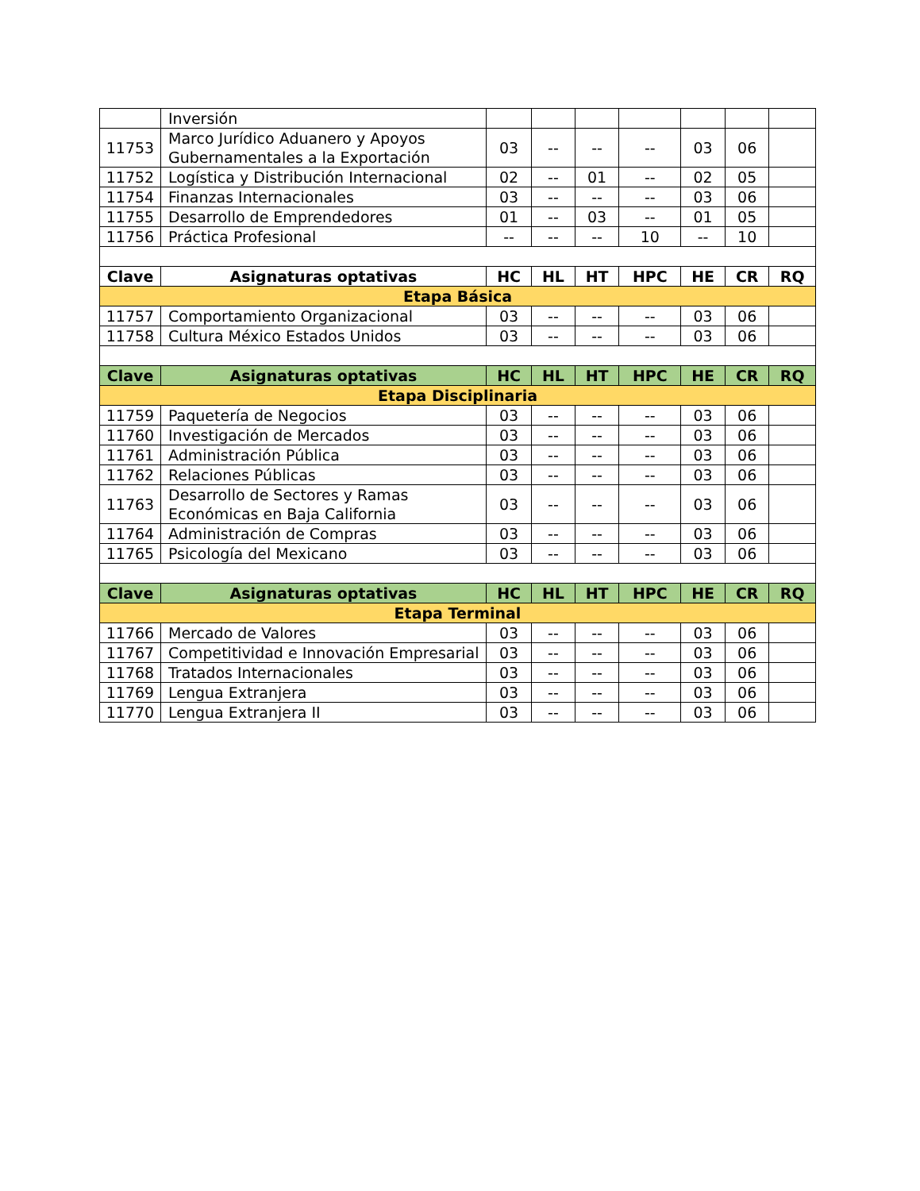| | Inversión | | | | | | | |
| 11753 | Marco Jurídico Aduanero y Apoyos Gubernamentales a la Exportación | 03 | -- | -- | -- | 03 | 06 | |
| 11752 | Logística y Distribución Internacional | 02 | -- | 01 | -- | 02 | 05 | |
| 11754 | Finanzas Internacionales | 03 | -- | -- | -- | 03 | 06 | |
| 11755 | Desarrollo de Emprendedores | 01 | -- | 03 | -- | 01 | 05 | |
| 11756 | Práctica Profesional | -- | -- | -- | 10 | -- | 10 | |
| Clave | Asignaturas optativas | HC | HL | HT | HPC | HE | CR | RQ |
| Etapa Básica | | | | | | | | |
| 11757 | Comportamiento Organizacional | 03 | -- | -- | -- | 03 | 06 | |
| 11758 | Cultura México Estados Unidos | 03 | -- | -- | -- | 03 | 06 | |
| Clave | Asignaturas optativas | HC | HL | HT | HPC | HE | CR | RQ |
| Etapa Disciplinaria | | | | | | | | |
| 11759 | Paquetería de Negocios | 03 | -- | -- | -- | 03 | 06 | |
| 11760 | Investigación de Mercados | 03 | -- | -- | -- | 03 | 06 | |
| 11761 | Administración Pública | 03 | -- | -- | -- | 03 | 06 | |
| 11762 | Relaciones Públicas | 03 | -- | -- | -- | 03 | 06 | |
| 11763 | Desarrollo de Sectores y Ramas Económicas en Baja California | 03 | -- | -- | -- | 03 | 06 | |
| 11764 | Administración de Compras | 03 | -- | -- | -- | 03 | 06 | |
| 11765 | Psicología del Mexicano | 03 | -- | -- | -- | 03 | 06 | |
| Clave | Asignaturas optativas | HC | HL | HT | HPC | HE | CR | RQ |
| Etapa Terminal | | | | | | | | |
| 11766 | Mercado de Valores | 03 | -- | -- | -- | 03 | 06 | |
| 11767 | Competitividad e Innovación Empresarial | 03 | -- | -- | -- | 03 | 06 | |
| 11768 | Tratados Internacionales | 03 | -- | -- | -- | 03 | 06 | |
| 11769 | Lengua Extranjera | 03 | -- | -- | -- | 03 | 06 | |
| 11770 | Lengua Extranjera II | 03 | -- | -- | -- | 03 | 06 | |